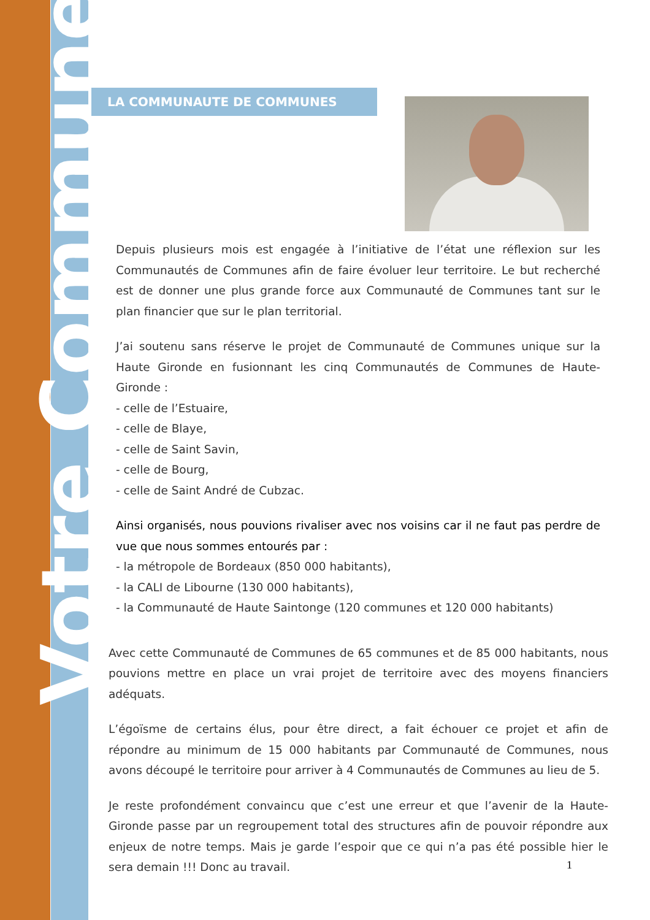Votre Commune
LA COMMUNAUTE DE COMMUNES
Depuis plusieurs mois est engagée à l’initiative de l’état une réflexion sur les Communautés de Communes afin de faire évoluer leur territoire. Le but recherché est de donner une plus grande force aux Communauté de Communes tant sur le plan financier que sur le plan territorial.
J’ai soutenu sans réserve le projet de Communauté de Communes unique sur la Haute Gironde en fusionnant les cinq Communautés de Communes de Haute-Gironde :
- celle de l’Estuaire,
- celle de Blaye,
- celle de Saint Savin,
- celle de Bourg,
- celle de Saint André de Cubzac.
Ainsi organisés, nous pouvions rivaliser avec nos voisins car il ne faut pas perdre de vue que nous sommes entourés par :
- la métropole de Bordeaux (850 000 habitants),
- la CALI de Libourne (130 000 habitants),
- la Communauté de Haute Saintonge (120 communes et 120 000 habitants)
Avec cette Communauté de Communes de 65 communes et de 85 000 habitants, nous pouvions mettre en place un vrai projet de territoire avec des moyens financiers adéquats.
L’égoïsme de certains élus, pour être direct, a fait échouer ce projet et afin de répondre au minimum de 15 000 habitants par Communauté de Communes, nous avons découpé le territoire pour arriver à 4 Communautés de Communes au lieu de 5.
Je reste profondément convaincu que c’est une erreur et que l’avenir de la Haute-Gironde passe par un regroupement total des structures afin de pouvoir répondre aux enjeux de notre temps. Mais je garde l’espoir que ce qui n’a pas été possible hier le sera demain !!! Donc au travail.
1